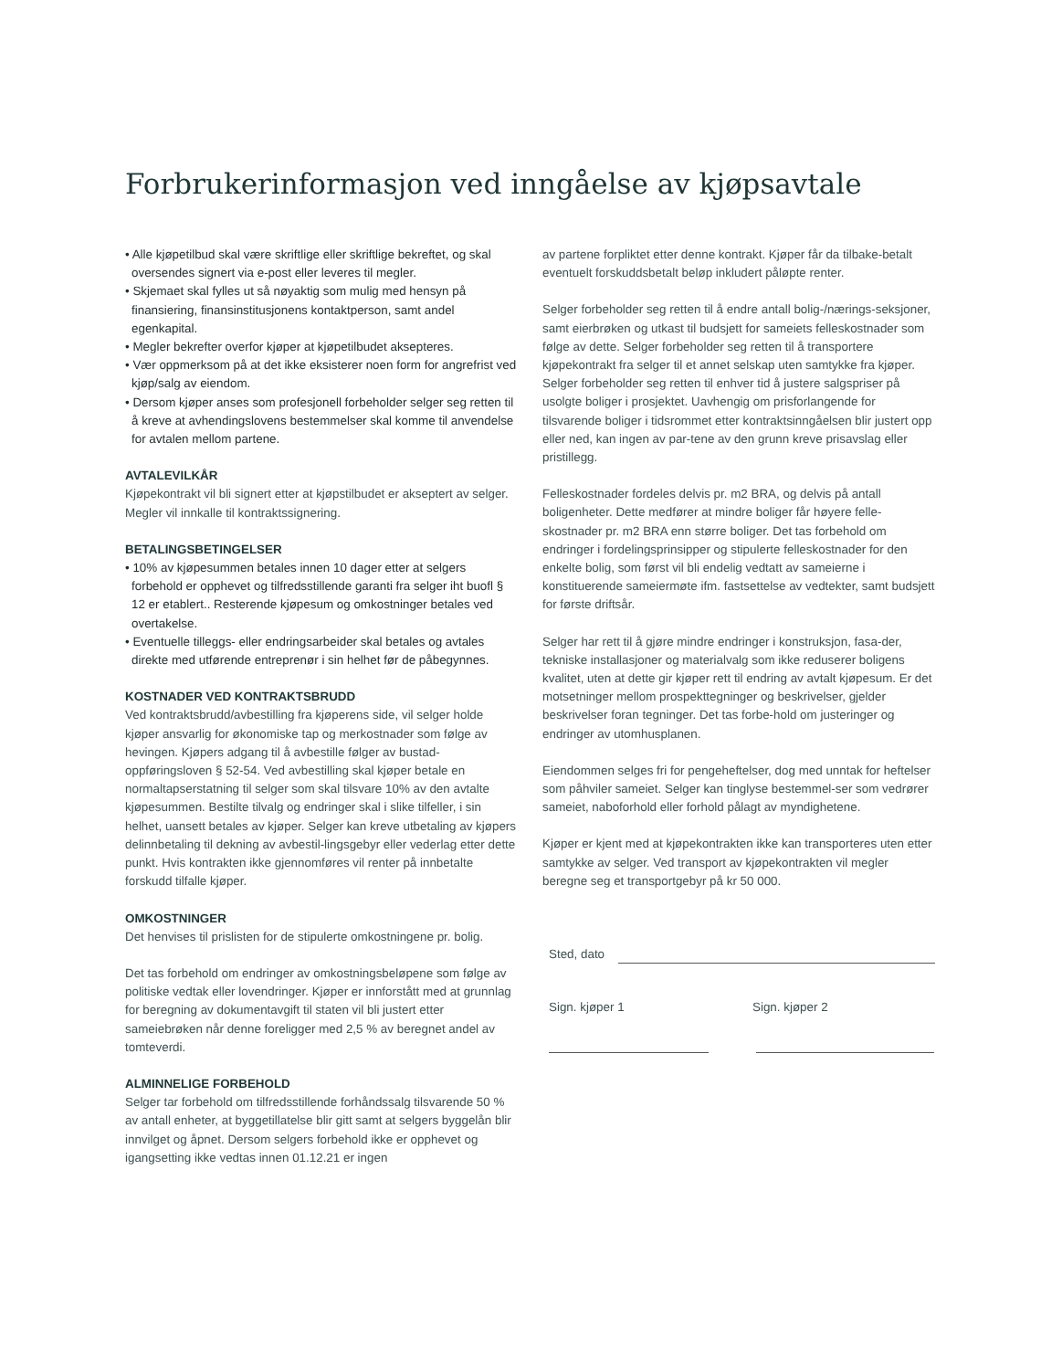Forbrukerinformasjon ved inngåelse av kjøpsavtale
• Alle kjøpetilbud skal være skriftlige eller skriftlige bekreftet, og skal oversendes signert via e-post eller leveres til megler.
• Skjemaet skal fylles ut så nøyaktig som mulig med hensyn på finansiering, finansinstitusjonens kontaktperson, samt andel egenkapital.
• Megler bekrefter overfor kjøper at kjøpetilbudet aksepteres.
• Vær oppmerksom på at det ikke eksisterer noen form for angrefrist ved kjøp/salg av eiendom.
• Dersom kjøper anses som profesjonell forbeholder selger seg retten til å kreve at avhendingslovens bestemmelser skal komme til anvendelse for avtalen mellom partene.
AVTALEVILKÅR
Kjøpekontrakt vil bli signert etter at kjøpstilbudet er akseptert av selger. Megler vil innkalle til kontraktssignering.
BETALINGSBETINGELSER
• 10% av kjøpesummen betales innen 10 dager etter at selgers forbehold er opphevet og tilfredsstillende garanti fra selger iht buofl § 12 er etablert.. Resterende kjøpesum og omkostninger betales ved overtakelse.
• Eventuelle tilleggs- eller endringsarbeider skal betales og avtales direkte med utførende entreprenør i sin helhet før de påbegynnes.
KOSTNADER VED KONTRAKTSBRUDD
Ved kontraktsbrudd/avbestilling fra kjøperens side, vil selger holde kjøper ansvarlig for økonomiske tap og merkostnader som følge av hevingen. Kjøpers adgang til å avbestille følger av bustad-oppføringsloven § 52-54. Ved avbestilling skal kjøper betale en normaltapserstatning til selger som skal tilsvare 10% av den avtalte kjøpesummen. Bestilte tilvalg og endringer skal i slike tilfeller, i sin helhet, uansett betales av kjøper. Selger kan kreve utbetaling av kjøpers delinnbetaling til dekning av avbestil-lingsgebyr eller vederlag etter dette punkt. Hvis kontrakten ikke gjennomføres vil renter på innbetalte forskudd tilfalle kjøper.
OMKOSTNINGER
Det henvises til prislisten for de stipulerte omkostningene pr. bolig.
Det tas forbehold om endringer av omkostningsbeløpene som følge av politiske vedtak eller lovendringer. Kjøper er innforstått med at grunnlag for beregning av dokumentavgift til staten vil bli justert etter sameiebrøken når denne foreligger med 2,5 % av beregnet andel av tomteverdi.
ALMINNELIGE FORBEHOLD
Selger tar forbehold om tilfredsstillende forhåndssalg tilsvarende 50 % av antall enheter, at byggetillatelse blir gitt samt at selgers byggelån blir innvilget og åpnet. Dersom selgers forbehold ikke er opphevet og igangsetting ikke vedtas innen 01.12.21 er ingen
av partene forpliktet etter denne kontrakt. Kjøper får da tilbake-betalt eventuelt forskuddsbetalt beløp inkludert påløpte renter.
Selger forbeholder seg retten til å endre antall bolig-/nærings-seksjoner, samt eierbrøken og utkast til budsjett for sameiets felleskostnader som følge av dette. Selger forbeholder seg retten til å transportere kjøpekontrakt fra selger til et annet selskap uten samtykke fra kjøper. Selger forbeholder seg retten til enhver tid å justere salgspriser på usolgte boliger i prosjektet. Uavhengig om prisforlangende for tilsvarende boliger i tidsrommet etter kontraktsinngåelsen blir justert opp eller ned, kan ingen av par-tene av den grunn kreve prisavslag eller pristillegg.
Felleskostnader fordeles delvis pr. m2 BRA, og delvis på antall boligenheter. Dette medfører at mindre boliger får høyere felle-skostnader pr. m2 BRA enn større boliger. Det tas forbehold om endringer i fordelingsprinsipper og stipulerte felleskostnader for den enkelte bolig, som først vil bli endelig vedtatt av sameierne i konstituerende sameiermøte ifm. fastsettelse av vedtekter, samt budsjett for første driftsår.
Selger har rett til å gjøre mindre endringer i konstruksjon, fasa-der, tekniske installasjoner og materialvalg som ikke reduserer boligens kvalitet, uten at dette gir kjøper rett til endring av avtalt kjøpesum. Er det motsetninger mellom prospekttegninger og beskrivelser, gjelder beskrivelser foran tegninger. Det tas forbe-hold om justeringer og endringer av utomhusplanen.
Eiendommen selges fri for pengeheftelser, dog med unntak for heftelser som påhviler sameiet. Selger kan tinglyse bestemmel-ser som vedrører sameiet, naboforhold eller forhold pålagt av myndighetene.
Kjøper er kjent med at kjøpekontrakten ikke kan transporteres uten etter samtykke av selger. Ved transport av kjøpekontrakten vil megler beregne seg et transportgebyr på kr 50 000.
Sted, dato
Sign. kjøper 1 Sign. kjøper 2